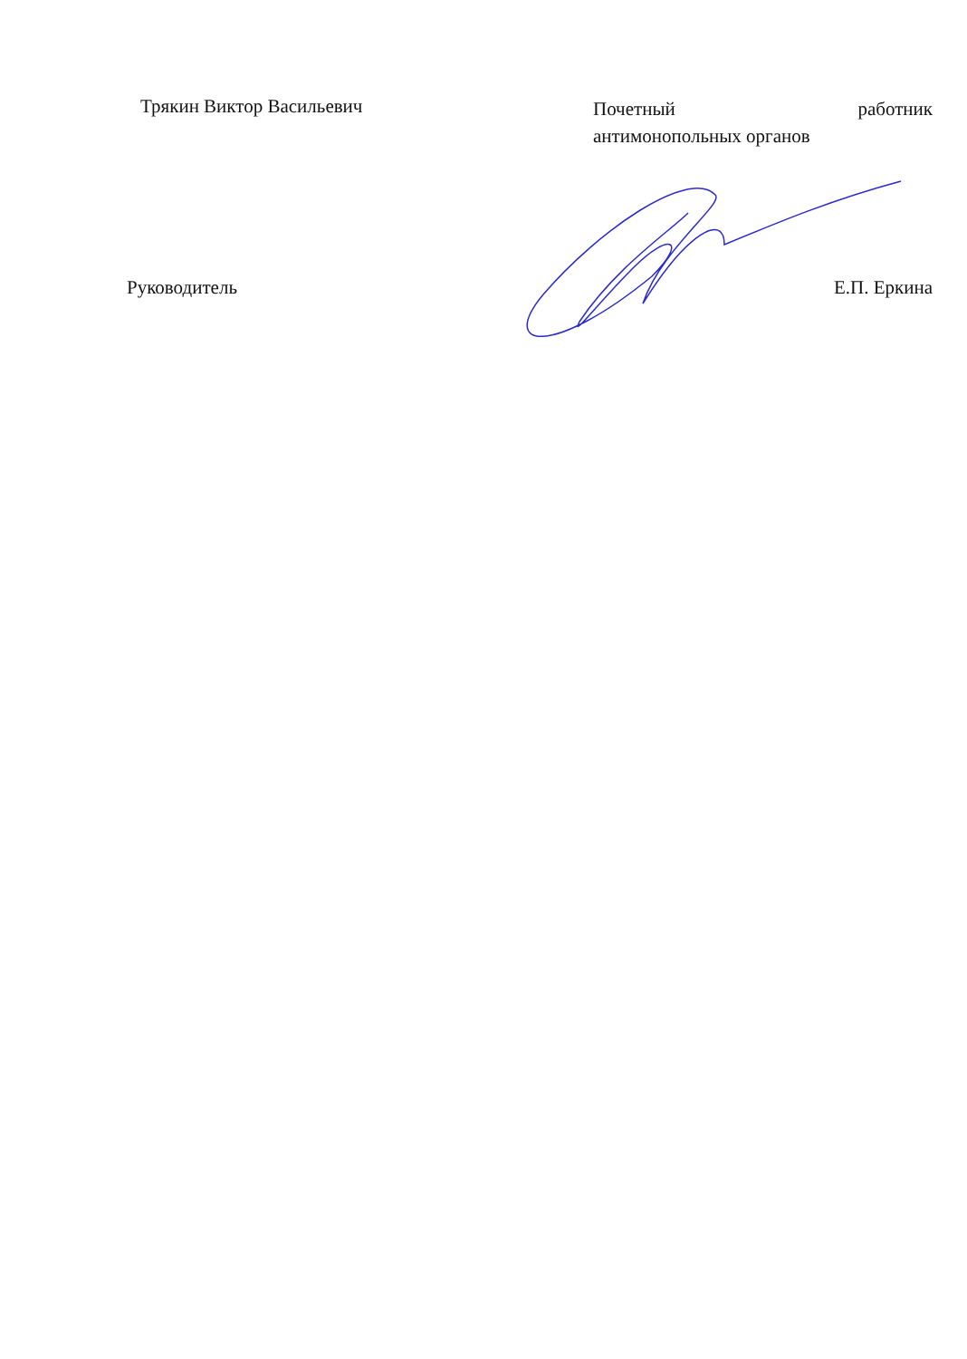| Трякин Виктор Васильевич | Почетный работник антимонопольных органов |
| Руководитель | Е.П. Еркина |